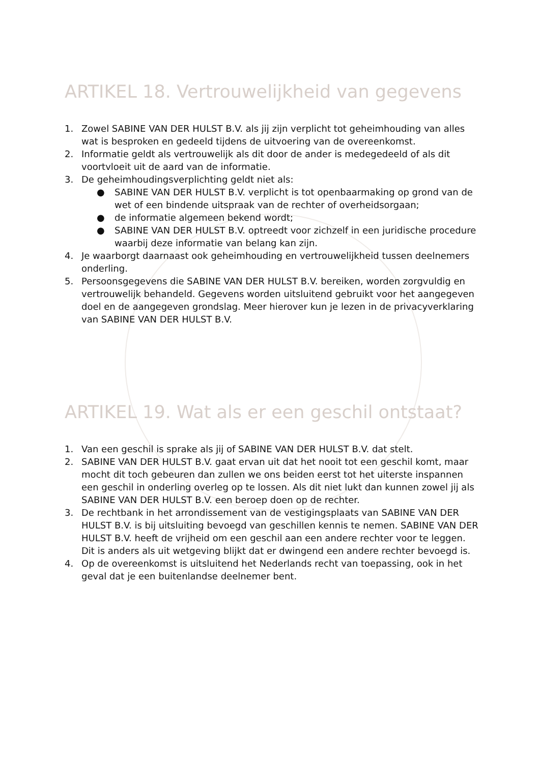ARTIKEL 18. Vertrouwelijkheid van gegevens
1. Zowel SABINE VAN DER HULST B.V. als jij zijn verplicht tot geheimhouding van alles wat is besproken en gedeeld tijdens de uitvoering van de overeenkomst.
2. Informatie geldt als vertrouwelijk als dit door de ander is medegedeeld of als dit voortvloeit uit de aard van de informatie.
3. De geheimhoudingsverplichting geldt niet als:
● SABINE VAN DER HULST B.V. verplicht is tot openbaarmaking op grond van de wet of een bindende uitspraak van de rechter of overheidsorgaan;
● de informatie algemeen bekend wordt;
● SABINE VAN DER HULST B.V. optreedt voor zichzelf in een juridische procedure waarbij deze informatie van belang kan zijn.
4. Je waarborgt daarnaast ook geheimhouding en vertrouwelijkheid tussen deelnemers onderling.
5. Persoonsgegevens die SABINE VAN DER HULST B.V. bereiken, worden zorgvuldig en vertrouwelijk behandeld. Gegevens worden uitsluitend gebruikt voor het aangegeven doel en de aangegeven grondslag. Meer hierover kun je lezen in de privacyverklaring van SABINE VAN DER HULST B.V.
ARTIKEL 19. Wat als er een geschil ontstaat?
1. Van een geschil is sprake als jij of SABINE VAN DER HULST B.V. dat stelt.
2. SABINE VAN DER HULST B.V. gaat ervan uit dat het nooit tot een geschil komt, maar mocht dit toch gebeuren dan zullen we ons beiden eerst tot het uiterste inspannen een geschil in onderling overleg op te lossen. Als dit niet lukt dan kunnen zowel jij als SABINE VAN DER HULST B.V. een beroep doen op de rechter.
3. De rechtbank in het arrondissement van de vestigingsplaats van SABINE VAN DER HULST B.V. is bij uitsluiting bevoegd van geschillen kennis te nemen. SABINE VAN DER HULST B.V. heeft de vrijheid om een geschil aan een andere rechter voor te leggen. Dit is anders als uit wetgeving blijkt dat er dwingend een andere rechter bevoegd is.
4. Op de overeenkomst is uitsluitend het Nederlands recht van toepassing, ook in het geval dat je een buitenlandse deelnemer bent.